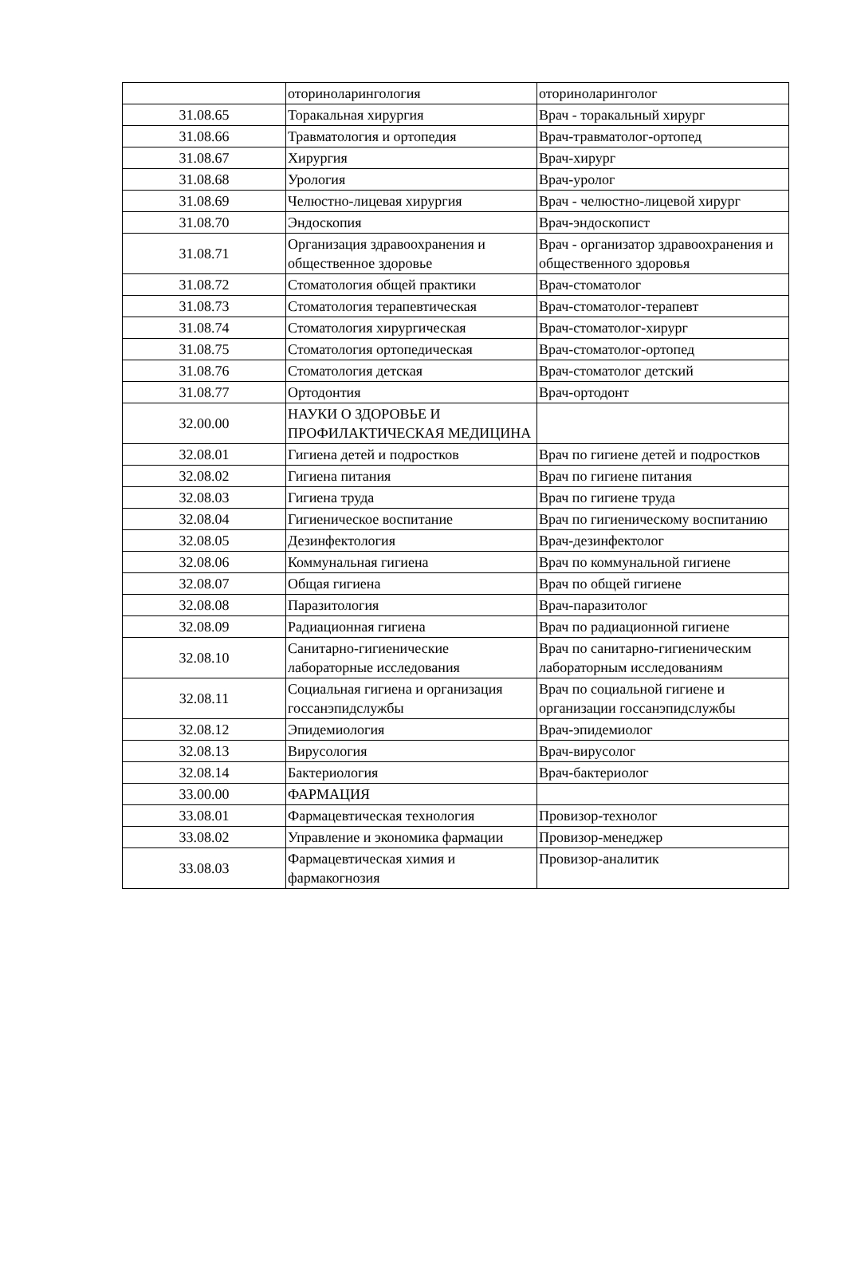| | оториноларингология | оториноларинголог |
| 31.08.65 | Торакальная хирургия | Врач - торакальный хирург |
| 31.08.66 | Травматология и ортопедия | Врач-травматолог-ортопед |
| 31.08.67 | Хирургия | Врач-хирург |
| 31.08.68 | Урология | Врач-уролог |
| 31.08.69 | Челюстно-лицевая хирургия | Врач - челюстно-лицевой хирург |
| 31.08.70 | Эндоскопия | Врач-эндоскопист |
| 31.08.71 | Организация здравоохранения и общественное здоровье | Врач - организатор здравоохранения и общественного здоровья |
| 31.08.72 | Стоматология общей практики | Врач-стоматолог |
| 31.08.73 | Стоматология терапевтическая | Врач-стоматолог-терапевт |
| 31.08.74 | Стоматология хирургическая | Врач-стоматолог-хирург |
| 31.08.75 | Стоматология ортопедическая | Врач-стоматолог-ортопед |
| 31.08.76 | Стоматология детская | Врач-стоматолог детский |
| 31.08.77 | Ортодонтия | Врач-ортодонт |
| 32.00.00 | НАУКИ О ЗДОРОВЬЕ И ПРОФИЛАКТИЧЕСКАЯ МЕДИЦИНА | |
| 32.08.01 | Гигиена детей и подростков | Врач по гигиене детей и подростков |
| 32.08.02 | Гигиена питания | Врач по гигиене питания |
| 32.08.03 | Гигиена труда | Врач по гигиене труда |
| 32.08.04 | Гигиеническое воспитание | Врач по гигиеническому воспитанию |
| 32.08.05 | Дезинфектология | Врач-дезинфектолог |
| 32.08.06 | Коммунальная гигиена | Врач по коммунальной гигиене |
| 32.08.07 | Общая гигиена | Врач по общей гигиене |
| 32.08.08 | Паразитология | Врач-паразитолог |
| 32.08.09 | Радиационная гигиена | Врач по радиационной гигиене |
| 32.08.10 | Санитарно-гигиенические лабораторные исследования | Врач по санитарно-гигиеническим лабораторным исследованиям |
| 32.08.11 | Социальная гигиена и организация госсанэпидслужбы | Врач по социальной гигиене и организации госсанэпидслужбы |
| 32.08.12 | Эпидемиология | Врач-эпидемиолог |
| 32.08.13 | Вирусология | Врач-вирусолог |
| 32.08.14 | Бактериология | Врач-бактериолог |
| 33.00.00 | ФАРМАЦИЯ | |
| 33.08.01 | Фармацевтическая технология | Провизор-технолог |
| 33.08.02 | Управление и экономика фармации | Провизор-менеджер |
| 33.08.03 | Фармацевтическая химия и фармакогнозия | Провизор-аналитик |